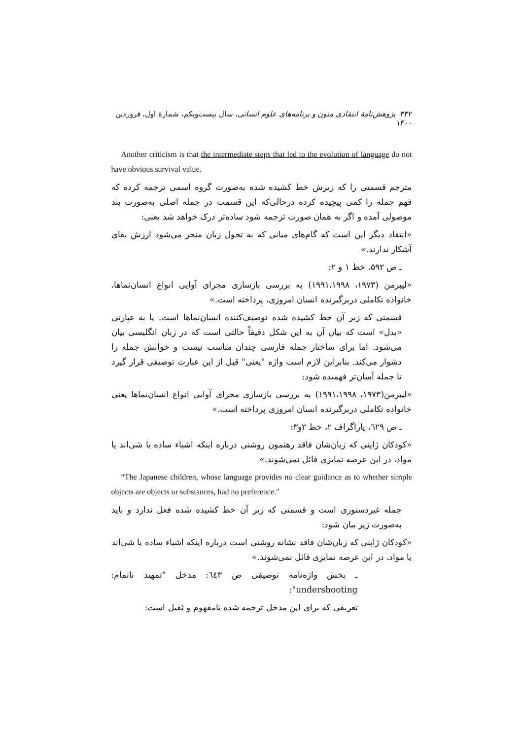۳۳۲ پژوهش‌نامهٔ انتقادی متون و برنامه‌های علوم انسانی، سال بیست‌ویکم، شمارهٔ اول، فروردین ۱۴۰۰
Another criticism is that the intermediate steps that led to the evolution of language do not have obvious survival value.
مترجم قسمتی را که زیرش خط کشیده شده به‌صورت گروه اسمی ترجمه کرده که فهم جمله را کمی پیچیده کرده درحالی‌که این قسمت در جمله اصلی به‌صورت بند موصولی آمده و اگر به همان صورت ترجمه شود ساده‌تر درک خواهد شد یعنی:
«انتقاد دیگر این است که گام‌های میانی که به تحول زبان منجر می‌شود ارزش بقای آشکار ندارند.»
ـ ص ۵۹۲، خط ۱ و ۲:
«لیبرمن (۱۹۷۳، ۱۹۹۱،۱۹۹۸) به بررسی بازسازی مجرای آوایی انواع انسان‌نماها، خانواده تکاملی دربرگیرنده انسان امروزی، پرداخته است.»
قسمتی که زیر آن خط کشیده شده توصیف‌کننده انسان‌نماها است. یا به عبارتی «بدل» است که بیان آن به این شکل دقیقاً حالتی است که در زبان انگلیسی بیان می‌شود. اما برای ساختار جمله فارسی چندان مناسب نیست و خوانش جمله را دشوار می‌کند. بنابراین لازم است واژه "یعنی" قبل از این عبارت توصیفی قرار گیرد تا جمله آسان‌تر فهمیده شود:
«لیبرمن(۱۹۷۳، ۱۹۹۱،۱۹۹۸) به بررسی بازسازی مجرای آوایی انواع انسان‌نماها یعنی خانواده تکاملی دربرگیرنده انسان امروزی پرداخته است.»
ـ ص ٦٢٩، پاراگراف ۲، خط ۲و۳:
«کودکان ژاپنی که زبان‌شان فاقد رهنمون روشنی درباره اینکه اشیاء ساده یا شی‌اند یا مواد، در این عرصه تمایزی قائل نمی‌شوند.»
“The Japanese children, whose language provides no clear guidance as to whether simple objects are objects or substances, had no preference."
جمله غیردستوری است و قسمتی که زیر آن خط کشیده شده فعل ندارد و باید به‌صورت زیر بیان شود:
«کودکان ژاپنی که زبان‌شان فاقد نشانه روشنی است درباره اینکه اشیاء ساده یا شی‌اند یا مواد، در این عرصه تمایزی قائل نمی‌شوند.»
ـ بخش واژه‌نامه توصیفی ص ٦٤٣: مدخل "تمهید ناتمام: undershooting":
تعریفی که برای این مدخل ترجمه شده نامفهوم و ثقیل است: